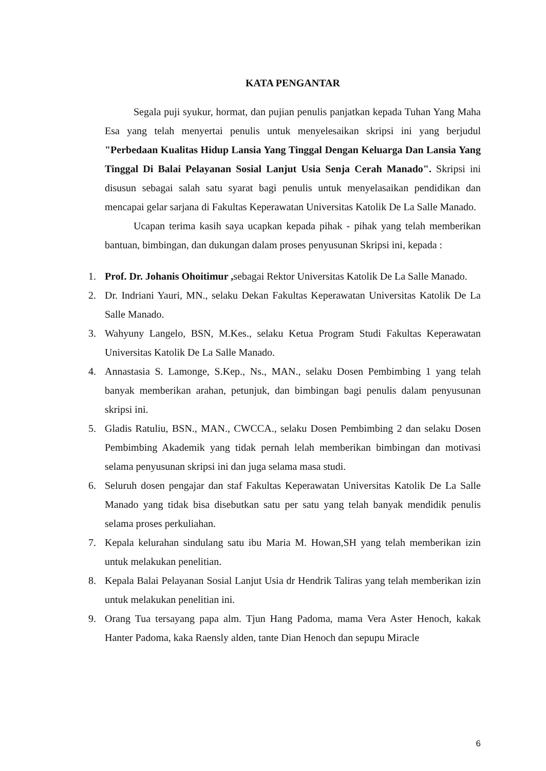KATA PENGANTAR
Segala puji syukur, hormat, dan pujian penulis panjatkan kepada Tuhan Yang Maha Esa yang telah menyertai penulis untuk menyelesaikan skripsi ini yang berjudul "Perbedaan Kualitas Hidup Lansia Yang Tinggal Dengan Keluarga Dan Lansia Yang Tinggal Di Balai Pelayanan Sosial Lanjut Usia Senja Cerah Manado". Skripsi ini disusun sebagai salah satu syarat bagi penulis untuk menyelasaikan pendidikan dan mencapai gelar sarjana di Fakultas Keperawatan Universitas Katolik De La Salle Manado.
Ucapan terima kasih saya ucapkan kepada pihak - pihak yang telah memberikan bantuan, bimbingan, dan dukungan dalam proses penyusunan Skripsi ini, kepada :
1. Prof. Dr. Johanis Ohoitimur , sebagai Rektor Universitas Katolik De La Salle Manado.
2. Dr. Indriani Yauri, MN., selaku Dekan Fakultas Keperawatan Universitas Katolik De La Salle Manado.
3. Wahyuny Langelo, BSN, M.Kes., selaku Ketua Program Studi Fakultas Keperawatan Universitas Katolik De La Salle Manado.
4. Annastasia S. Lamonge, S.Kep., Ns., MAN., selaku Dosen Pembimbing 1 yang telah banyak memberikan arahan, petunjuk, dan bimbingan bagi penulis dalam penyusunan skripsi ini.
5. Gladis Ratuliu, BSN., MAN., CWCCA., selaku Dosen Pembimbing 2 dan selaku Dosen Pembimbing Akademik yang tidak pernah lelah memberikan bimbingan dan motivasi selama penyusunan skripsi ini dan juga selama masa studi.
6. Seluruh dosen pengajar dan staf Fakultas Keperawatan Universitas Katolik De La Salle Manado yang tidak bisa disebutkan satu per satu yang telah banyak mendidik penulis selama proses perkuliahan.
7. Kepala kelurahan sindulang satu ibu Maria M. Howan,SH yang telah memberikan izin untuk melakukan penelitian.
8. Kepala Balai Pelayanan Sosial Lanjut Usia dr Hendrik Taliras yang telah memberikan izin untuk melakukan penelitian ini.
9. Orang Tua tersayang papa alm. Tjun Hang Padoma, mama Vera Aster Henoch, kakak Hanter Padoma, kaka Raensly alden, tante Dian Henoch dan sepupu Miracle
6